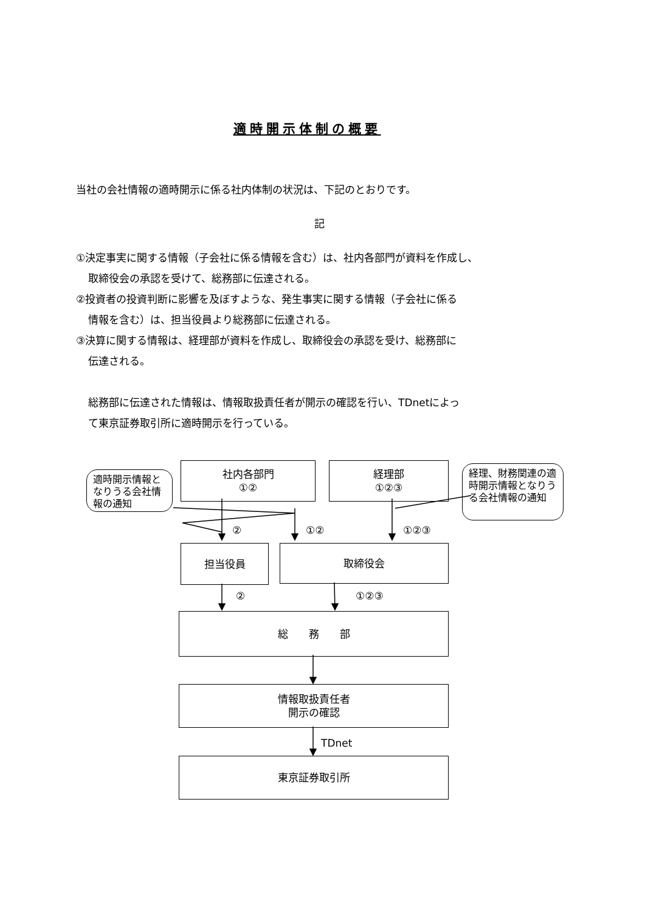適時開示体制の概要
当社の会社情報の適時開示に係る社内体制の状況は、下記のとおりです。
記
①決定事実に関する情報（子会社に係る情報を含む）は、社内各部門が資料を作成し、
取締役会の承認を受けて、総務部に伝達される。
②投資者の投資判断に影響を及ぼすような、発生事実に関する情報（子会社に係る
情報を含む）は、担当役員より総務部に伝達される。
③決算に関する情報は、経理部が資料を作成し、取締役会の承認を受け、総務部に
伝達される。
総務部に伝達された情報は、情報取扱責任者が開示の確認を行い、TDnetによっ
て東京証券取引所に適時開示を行っている。
社内各部門
①②
経理部
①②③
適時開示情報となりうる会社情報の通知
経理、財務関連の適時開示情報となりうる会社情報の通知
② ①② ①②③
担当役員 取締役会
② ①②③
総　　務　　部
情報取扱責任者
開示の確認
TDnet
東京証券取引所